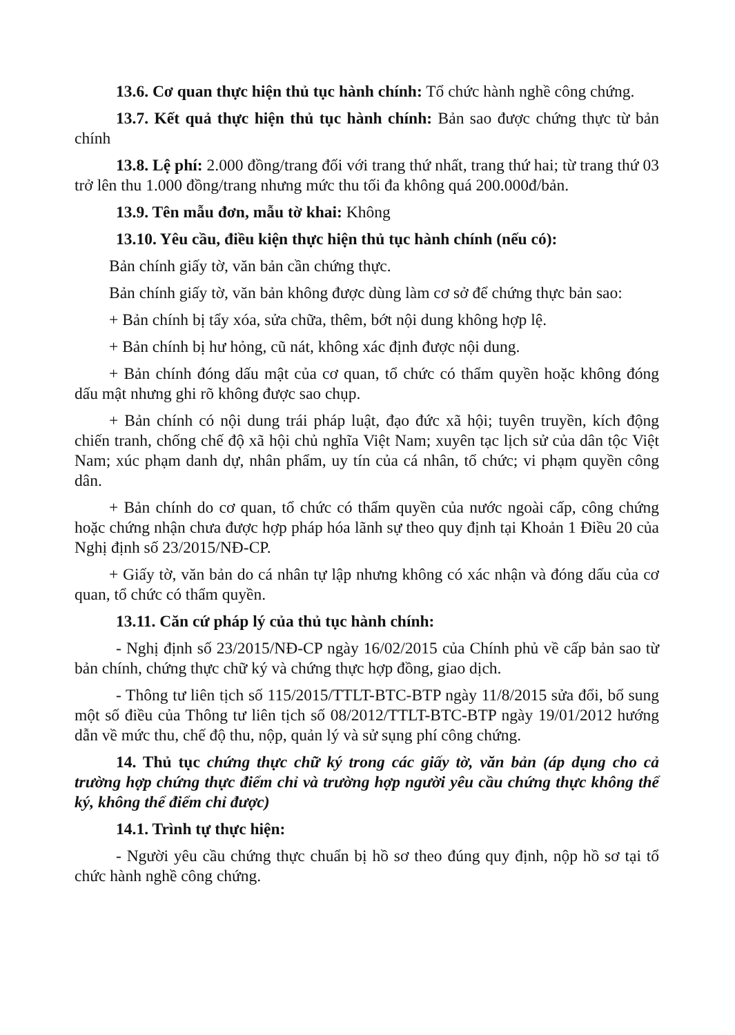13.6. Cơ quan thực hiện thủ tục hành chính: Tổ chức hành nghề công chứng.
13.7. Kết quả thực hiện thủ tục hành chính: Bản sao được chứng thực từ bản chính
13.8. Lệ phí: 2.000 đồng/trang đối với trang thứ nhất, trang thứ hai; từ trang thứ 03 trở lên thu 1.000 đồng/trang nhưng mức thu tối đa không quá 200.000đ/bản.
13.9. Tên mẫu đơn, mẫu tờ khai: Không
13.10. Yêu cầu, điều kiện thực hiện thủ tục hành chính (nếu có):
Bản chính giấy tờ, văn bản cần chứng thực.
Bản chính giấy tờ, văn bản không được dùng làm cơ sở để chứng thực bản sao:
+ Bản chính bị tẩy xóa, sửa chữa, thêm, bớt nội dung không hợp lệ.
+ Bản chính bị hư hỏng, cũ nát, không xác định được nội dung.
+ Bản chính đóng dấu mật của cơ quan, tổ chức có thẩm quyền hoặc không đóng dấu mật nhưng ghi rõ không được sao chụp.
+ Bản chính có nội dung trái pháp luật, đạo đức xã hội; tuyên truyền, kích động chiến tranh, chống chế độ xã hội chủ nghĩa Việt Nam; xuyên tạc lịch sử của dân tộc Việt Nam; xúc phạm danh dự, nhân phẩm, uy tín của cá nhân, tổ chức; vi phạm quyền công dân.
+ Bản chính do cơ quan, tổ chức có thẩm quyền của nước ngoài cấp, công chứng hoặc chứng nhận chưa được hợp pháp hóa lãnh sự theo quy định tại Khoản 1 Điều 20 của Nghị định số 23/2015/NĐ-CP.
+ Giấy tờ, văn bản do cá nhân tự lập nhưng không có xác nhận và đóng dấu của cơ quan, tổ chức có thẩm quyền.
13.11. Căn cứ pháp lý của thủ tục hành chính:
- Nghị định số 23/2015/NĐ-CP ngày 16/02/2015 của Chính phủ về cấp bản sao từ bản chính, chứng thực chữ ký và chứng thực hợp đồng, giao dịch.
- Thông tư liên tịch số 115/2015/TTLT-BTC-BTP ngày 11/8/2015 sửa đổi, bổ sung một số điều của Thông tư liên tịch số 08/2012/TTLT-BTC-BTP ngày 19/01/2012 hướng dẫn về mức thu, chế độ thu, nộp, quản lý và sử sụng phí công chứng.
14. Thủ tục chứng thực chữ ký trong các giấy tờ, văn bản (áp dụng cho cả trường hợp chứng thực điểm chỉ và trường hợp người yêu cầu chứng thực không thể ký, không thể điểm chỉ được)
14.1. Trình tự thực hiện:
- Người yêu cầu chứng thực chuẩn bị hồ sơ theo đúng quy định, nộp hồ sơ tại tổ chức hành nghề công chứng.